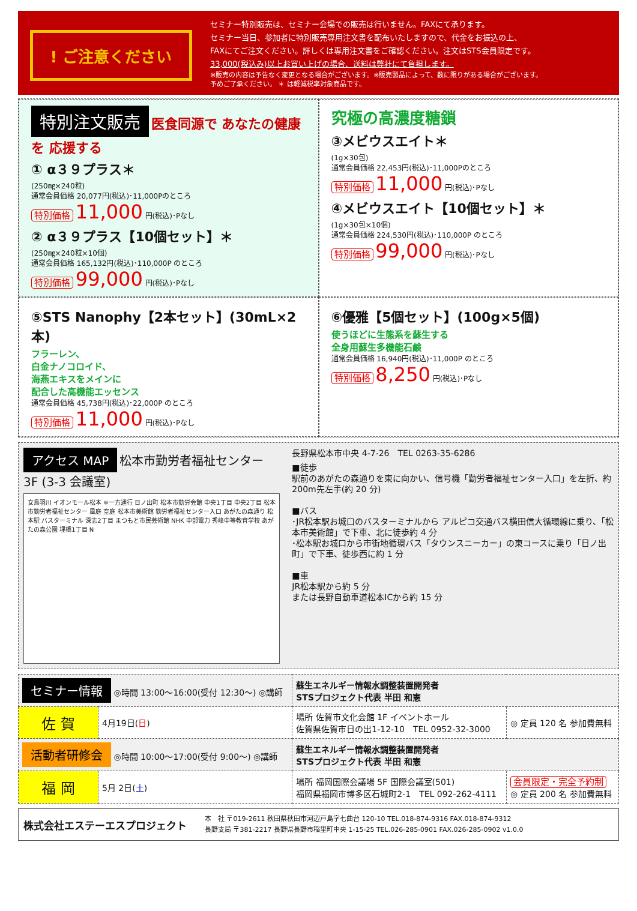! ご注意ください
セミナー特別販売は、セミナー会場での販売は行いません。FAXにて承ります。
セミナー当日、参加者に特別販売専用注文書を配布いたしますので、代金をお振込の上、
FAXにてご注文ください。詳しくは専用注文書をご確認ください。注文はSTS会員限定です。
33,000(税込み)以上お買い上げの場合、送料は弊社にて負担します。
※販売の内容は予告なく変更となる場合がございます。※販売製品によって、数に限りがある場合がございます。
予めご了承ください。 ＊ は軽減税率対象商品です。
特別注文販売
医食同源で あなたの健康を 応援する
① α３９プラス＊
(250㎎×240粒)
通常会員価格 20,077円(税込)･11,000Pのところ
特別価格 11,000 円(税込)･Pなし
② α３９プラス【10個セット】＊
(250㎎×240粒×10個)
通常会員価格 165,132円(税込)･110,000P のところ
特別価格 99,000 円(税込)･Pなし
究極の高濃度糖鎖
③メビウスエイト＊
(1g×30包)
通常会員価格 22,453円(税込)･11,000Pのところ
特別価格 11,000 円(税込)･Pなし
④メビウスエイト【10個セット】＊
(1g×30包×10個)
通常会員価格 224,530円(税込)･110,000P のところ
特別価格 99,000 円(税込)･Pなし
⑤STS Nanophy【2本セット】(30mL×2本)
フラーレン、
白金ナノコロイド、
海燕エキスをメインに
配合した高機能エッセンス
通常会員価格 45,738円(税込)･22,000P のところ
特別価格 11,000 円(税込)･Pなし
⑥優雅【5個セット】(100g×5個)
使うほどに生態系を蘇生する
全身用蘇生多機能石鹸
通常会員価格 16,940円(税込)･11,000P のところ
特別価格 8,250 円(税込)･Pなし
アクセス MAP
松本市勤労者福祉センター 3F (3-3 会議室)
女鳥羽川 イオンモール松本 ※一方通行 日ノ出町 松本市勤労会館 中央1丁目 中央2丁目 松本市勤労者福祉センター 風庭 空庭 松本市美術館 勤労者福祉センター入口 あがたの森通り 松本駅 バスターミナル 深志2丁目 まつもと市民芸術館 NHK 中部電力 秀峰中等教育学校 あがたの森公園 埋橋1丁目 N
長野県松本市中央 4-7-26　TEL 0263-35-6286
■徒歩
駅前のあがたの森通りを東に向かい、信号機「勤労者福祉センター入口」を左折、約 200m先左手(約 20 分)
■バス
･JR松本駅お城口のバスターミナルから アルピコ交通バス横田信大循環線に乗り、「松本市美術館」で下車、北に徒歩約 4 分
･松本駅お城口から市街地循環バス「タウンスニーカー」の東コースに乗り「日ノ出町」で下車、徒歩西に約 1 分
■車
JR松本駅から約 5 分
または長野自動車道松本ICから約 15 分
| セミナー情報 ◎時間 13:00～16:00(受付 12:30～) ◎講師 | | 蘇生エネルギー情報水調整装置開発者 STSプロジェクト代表 半田 和憲 | |
| 佐 賀 | 4月19日( 日 ) | 場所 佐賀市文化会館 1F イベントホール 佐賀県佐賀市日の出1-12-10 TEL 0952-32-3000 | ◎ 定員 120 名 参加費無料 |
| 活動者研修会 ◎時間 10:00～17:00(受付 9:00～) ◎講師 | | 蘇生エネルギー情報水調整装置開発者 STSプロジェクト代表 半田 和憲 | |
| 福 岡 | 5月 2日( 土 ) | 場所 福岡国際会議場 5F 国際会議室(501) 福岡県福岡市博多区石城町2-1 TEL 092-262-4111 | 会員限定・完全予約制 ◎ 定員 200 名 参加費無料 |
株式会社エステーエスプロジェクト
本　社 〒019-2611 秋田県秋田市河辺戸島字七曲台 120-10 TEL.018-874-9316 FAX.018-874-9312
長野支局 〒381-2217 長野県長野市稲里町中央 1-15-25 TEL.026-285-0901 FAX.026-285-0902 v1.0.0